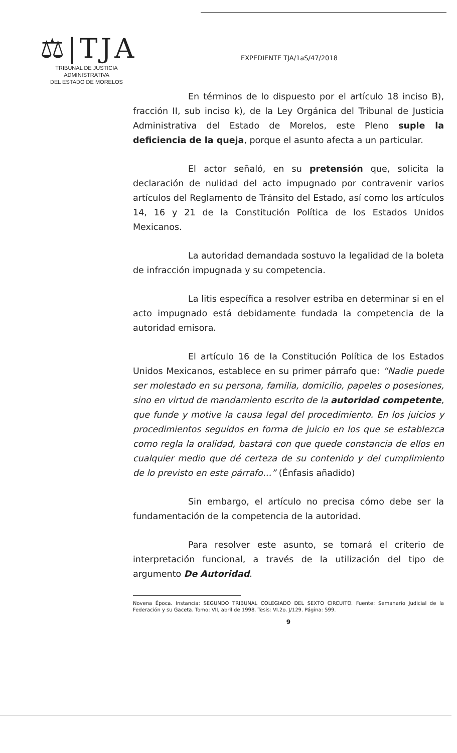⚖|TJA
TRIBUNAL DE JUSTICIA ADMINISTRATIVA
DEL ESTADO DE MORELOS
EXPEDIENTE TJA/1aS/47/2018
En términos de lo dispuesto por el artículo 18 inciso B), fracción II, sub inciso k), de la Ley Orgánica del Tribunal de Justicia Administrativa del Estado de Morelos, este Pleno suple la deficiencia de la queja, porque el asunto afecta a un particular.
El actor señaló, en su pretensión que, solicita la declaración de nulidad del acto impugnado por contravenir varios artículos del Reglamento de Tránsito del Estado, así como los artículos 14, 16 y 21 de la Constitución Política de los Estados Unidos Mexicanos.
La autoridad demandada sostuvo la legalidad de la boleta de infracción impugnada y su competencia.
La litis específica a resolver estriba en determinar si en el acto impugnado está debidamente fundada la competencia de la autoridad emisora.
El artículo 16 de la Constitución Política de los Estados Unidos Mexicanos, establece en su primer párrafo que: “Nadie puede ser molestado en su persona, familia, domicilio, papeles o posesiones, sino en virtud de mandamiento escrito de la autoridad competente, que funde y motive la causa legal del procedimiento. En los juicios y procedimientos seguidos en forma de juicio en los que se establezca como regla la oralidad, bastará con que quede constancia de ellos en cualquier medio que dé certeza de su contenido y del cumplimiento de lo previsto en este párrafo…” (Énfasis añadido)
Sin embargo, el artículo no precisa cómo debe ser la fundamentación de la competencia de la autoridad.
Para resolver este asunto, se tomará el criterio de interpretación funcional, a través de la utilización del tipo de argumento De Autoridad.
Novena Época. Instancia: SEGUNDO TRIBUNAL COLEGIADO DEL SEXTO CIRCUITO. Fuente: Semanario Judicial de la Federación y su Gaceta. Tomo: VII, abril de 1998. Tesis: VI.2o. J/129. Página: 599.
9